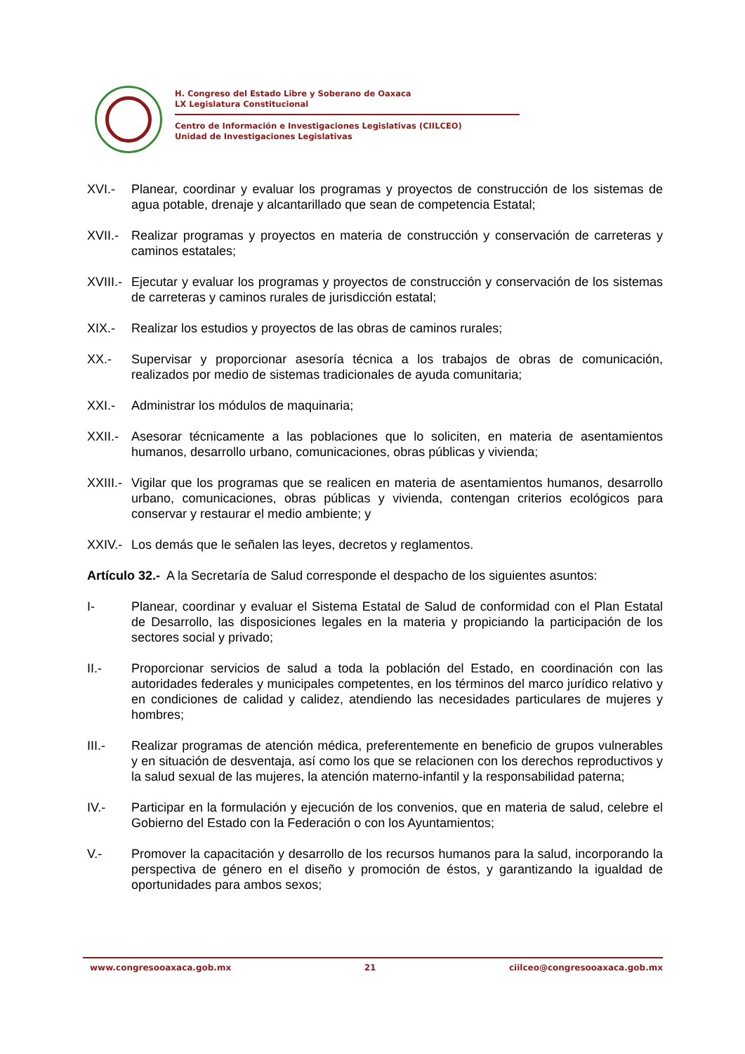H. Congreso del Estado Libre y Soberano de Oaxaca
LX Legislatura Constitucional
Centro de Información e Investigaciones Legislativas (CIILCEO)
Unidad de Investigaciones Legislativas
XVI.- Planear, coordinar y evaluar los programas y proyectos de construcción de los sistemas de agua potable, drenaje y alcantarillado que sean de competencia Estatal;
XVII.-
Realizar programas y proyectos en materia de construcción y conservación de carreteras y caminos estatales;
XVIII.-
Ejecutar y evaluar los programas y proyectos de construcción y conservación de los sistemas de carreteras y caminos rurales de jurisdicción estatal;
XIX.- Realizar los estudios y proyectos de las obras de caminos rurales;
XX.- Supervisar y proporcionar asesoría técnica a los trabajos de obras de comunicación, realizados por medio de sistemas tradicionales de ayuda comunitaria;
XXI.- Administrar los módulos de maquinaria;
XXII.-
Asesorar técnicamente a las poblaciones que lo soliciten, en materia de asentamientos humanos, desarrollo urbano, comunicaciones, obras públicas y vivienda;
XXIII.-
Vigilar que los programas que se realicen en materia de asentamientos humanos, desarrollo urbano, comunicaciones, obras públicas y vivienda, contengan criterios ecológicos para conservar y restaurar el medio ambiente; y
XXIV.-
Los demás que le señalen las leyes, decretos y reglamentos.
Artículo 32.- A la Secretaría de Salud corresponde el despacho de los siguientes asuntos:
I- Planear, coordinar y evaluar el Sistema Estatal de Salud de conformidad con el Plan Estatal de Desarrollo, las disposiciones legales en la materia y propiciando la participación de los sectores social y privado;
II.- Proporcionar servicios de salud a toda la población del Estado, en coordinación con las autoridades federales y municipales competentes, en los términos del marco jurídico relativo y en condiciones de calidad y calidez, atendiendo las necesidades particulares de mujeres y hombres;
III.- Realizar programas de atención médica, preferentemente en beneficio de grupos vulnerables y en situación de desventaja, así como los que se relacionen con los derechos reproductivos y la salud sexual de las mujeres, la atención materno-infantil y la responsabilidad paterna;
IV.- Participar en la formulación y ejecución de los convenios, que en materia de salud, celebre el Gobierno del Estado con la Federación o con los Ayuntamientos;
V.- Promover la capacitación y desarrollo de los recursos humanos para la salud, incorporando la perspectiva de género en el diseño y promoción de éstos, y garantizando la igualdad de oportunidades para ambos sexos;
www.congresooaxaca.gob.mx 21 ciilceo@congresooaxaca.gob.mx